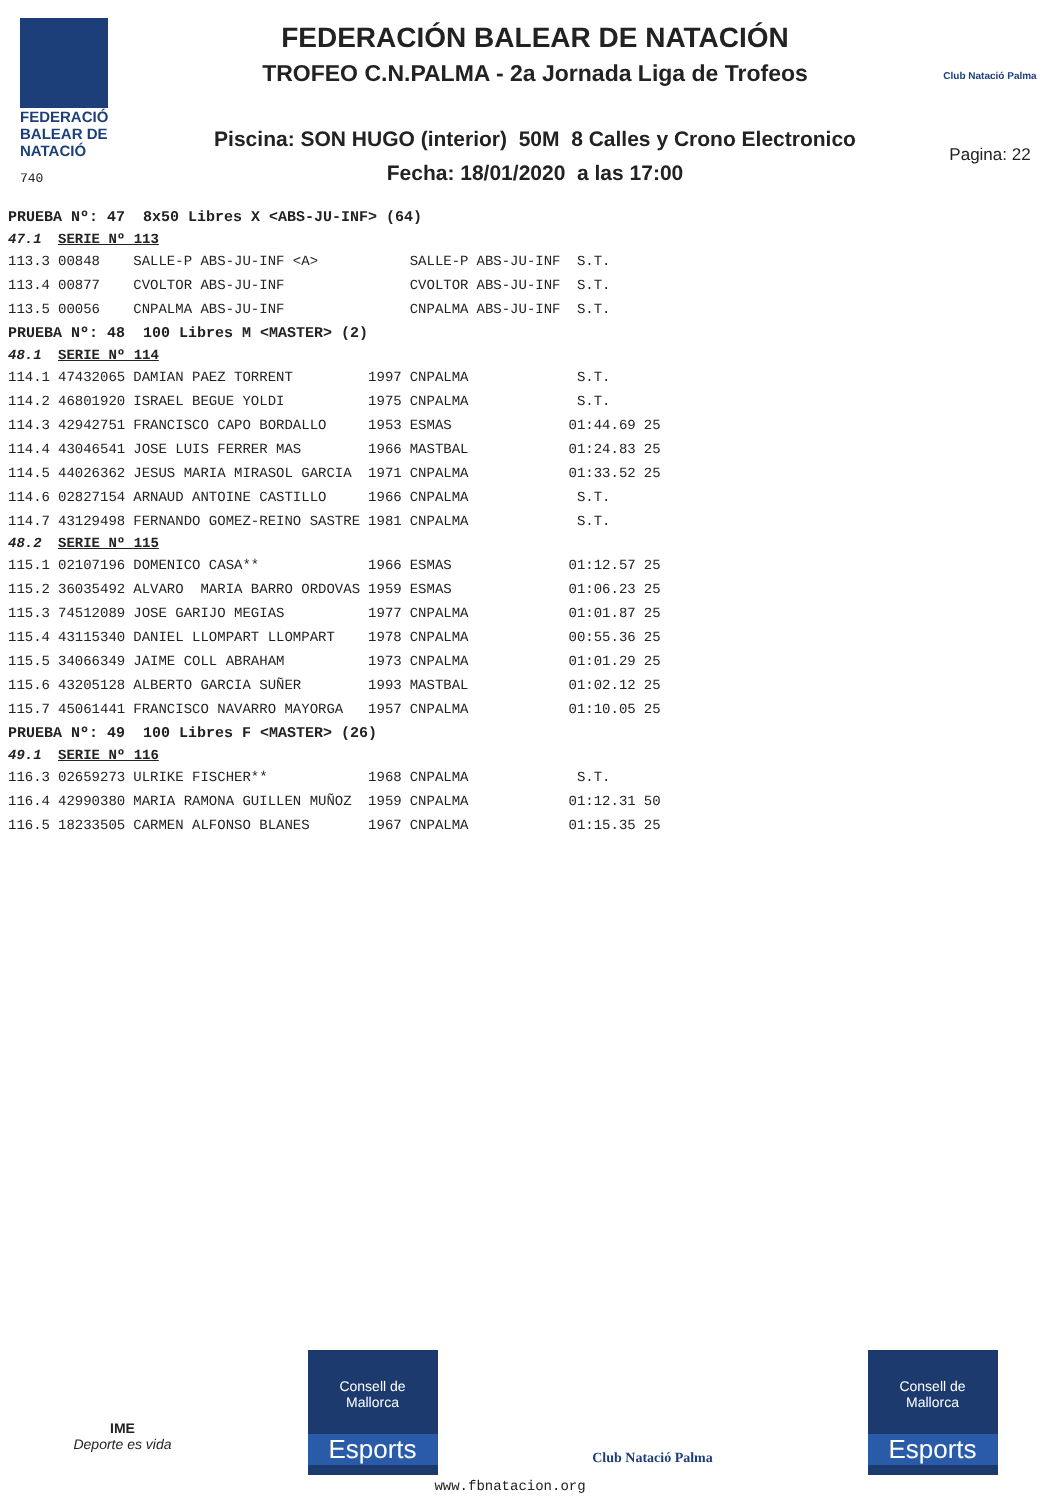FEDERACIÓ
BALEAR DE
NATACIÓ
740
FEDERACIÓN BALEAR DE NATACIÓN
TROFEO C.N.PALMA - 2a Jornada Liga de Trofeos
Piscina: SON HUGO (interior) 50M 8 Calles y Crono Electronico
Fecha: 18/01/2020 a las 17:00
Club Natació Palma
Pagina: 22
| PRUEBA Nº: 47 8x50 Libres X <ABS-JU-INF> (64) | | | | | | | |
| 47.1 | SERIE Nº 113 | | | | | | |
| 113.3 | 00848 | SALLE-P ABS-JU-INF <A> | | SALLE-P | ABS-JU-INF | S.T. | |
| 113.4 | 00877 | CVOLTOR ABS-JU-INF | | CVOLTOR | ABS-JU-INF | S.T. | |
| 113.5 | 00056 | CNPALMA ABS-JU-INF | | CNPALMA | ABS-JU-INF | S.T. | |
| PRUEBA Nº: 48 100 Libres M <MASTER> (2) | | | | | | | |
| 48.1 | SERIE Nº 114 | | | | | | |
| 114.1 | 47432065 | DAMIAN PAEZ TORRENT | 1997 | CNPALMA | | S.T. | |
| 114.2 | 46801920 | ISRAEL BEGUE YOLDI | 1975 | CNPALMA | | S.T. | |
| 114.3 | 42942751 | FRANCISCO CAPO BORDALLO | 1953 | ESMAS | | 01:44.69 | 25 |
| 114.4 | 43046541 | JOSE LUIS FERRER MAS | 1966 | MASTBAL | | 01:24.83 | 25 |
| 114.5 | 44026362 | JESUS MARIA MIRASOL GARCIA | 1971 | CNPALMA | | 01:33.52 | 25 |
| 114.6 | 02827154 | ARNAUD ANTOINE CASTILLO | 1966 | CNPALMA | | S.T. | |
| 114.7 | 43129498 | FERNANDO GOMEZ-REINO SASTRE | 1981 | CNPALMA | | S.T. | |
| 48.2 | SERIE Nº 115 | | | | | | |
| 115.1 | 02107196 | DOMENICO CASA** | 1966 | ESMAS | | 01:12.57 | 25 |
| 115.2 | 36035492 | ALVARO MARIA BARRO ORDOVAS | 1959 | ESMAS | | 01:06.23 | 25 |
| 115.3 | 74512089 | JOSE GARIJO MEGIAS | 1977 | CNPALMA | | 01:01.87 | 25 |
| 115.4 | 43115340 | DANIEL LLOMPART LLOMPART | 1978 | CNPALMA | | 00:55.36 | 25 |
| 115.5 | 34066349 | JAIME COLL ABRAHAM | 1973 | CNPALMA | | 01:01.29 | 25 |
| 115.6 | 43205128 | ALBERTO GARCIA SUÑER | 1993 | MASTBAL | | 01:02.12 | 25 |
| 115.7 | 45061441 | FRANCISCO NAVARRO MAYORGA | 1957 | CNPALMA | | 01:10.05 | 25 |
| PRUEBA Nº: 49 100 Libres F <MASTER> (26) | | | | | | | |
| 49.1 | SERIE Nº 116 | | | | | | |
| 116.3 | 02659273 | ULRIKE FISCHER** | 1968 | CNPALMA | | S.T. | |
| 116.4 | 42990380 | MARIA RAMONA GUILLEN MUÑOZ | 1959 | CNPALMA | | 01:12.31 | 50 |
| 116.5 | 18233505 | CARMEN ALFONSO BLANES | 1967 | CNPALMA | | 01:15.35 | 25 |
IME
Deporte es vida
Consell de
Mallorca
Esports
Club Natació Palma
Consell de
Mallorca
Esports
www.fbnatacion.org